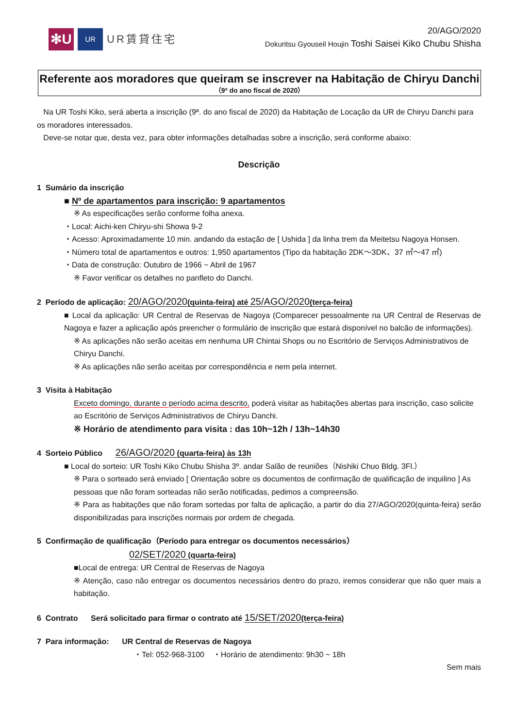✻U
UR
UR賃貸住宅
20/AGO/2020
Dokuritsu Gyouseil Houjin Toshi Saisei Kiko Chubu Shisha
Referente aos moradores que queiram se inscrever na Habitação de Chiryu Danchi
（9ª do ano fiscal de 2020）
Na UR Toshi Kiko, será aberta a inscrição (9ª. do ano fiscal de 2020) da Habitação de Locação da UR de Chiryu Danchi para os moradores interessados.
Deve-se notar que, desta vez, para obter informações detalhadas sobre a inscrição, será conforme abaixo:
Descrição
1 Sumário da inscrição
■ Nº de apartamentos para inscrição: 9 apartamentos
※ As especificações serão conforme folha anexa.
・Local: Aichi-ken Chiryu-shi Showa 9-2
・Acesso: Aproximadamente 10 min. andando da estação de [ Ushida ] da linha trem da Meitetsu Nagoya Honsen.
・Número total de apartamentos e outros: 1,950 apartamentos (Tipo da habitação 2DK～3DK、37 ㎡～47 ㎡)
・Data de construção: Outubro de 1966 ~ Abril de 1967
※ Favor verificar os detalhes no panfleto do Danchi.
2 Período de aplicação: 20/AGO/2020(quinta-feira) até 25/AGO/2020(terça-feira)
■ Local da aplicação: UR Central de Reservas de Nagoya (Comparecer pessoalmente na UR Central de Reservas de Nagoya e fazer a aplicação após preencher o formulário de inscrição que estará disponível no balcão de informações).
※ As aplicações não serão aceitas em nenhuma UR Chintai Shops ou no Escritório de Serviços Administrativos de Chiryu Danchi.
※ As aplicações não serão aceitas por correspondência e nem pela internet.
3 Visita à Habitação
Exceto domingo, durante o período acima descrito, poderá visitar as habitações abertas para inscrição, caso solicite ao Escritório de Serviços Administrativos de Chiryu Danchi.
※ Horário de atendimento para visita : das 10h~12h / 13h~14h30
4 Sorteio Público 26/AGO/2020 (quarta-feira) às 13h
■ Local do sorteio: UR Toshi Kiko Chubu Shisha 3º. andar Salão de reuniões（Nishiki Chuo Bldg. 3Fl.）
※ Para o sorteado será enviado [ Orientação sobre os documentos de confirmação de qualificação de inquilino ] As pessoas que não foram sorteadas não serão notificadas, pedimos a compreensão.
※ Para as habitações que não foram sortedas por falta de aplicação, a partir do dia 27/AGO/2020(quinta-feira) serão disponibilizadas para inscrições normais por ordem de chegada.
5 Confirmação de qualificação（Período para entregar os documentos necessários）
02/SET/2020 (quarta-feira)
■Local de entrega: UR Central de Reservas de Nagoya
※ Atenção, caso não entregar os documentos necessários dentro do prazo, iremos considerar que não quer mais a habitação.
6 Contrato Será solicitado para firmar o contrato até 15/SET/2020(terça-feira)
7 Para informação: UR Central de Reservas de Nagoya
・Tel: 052-968-3100 ・Horário de atendimento: 9h30 ~ 18h
Sem mais